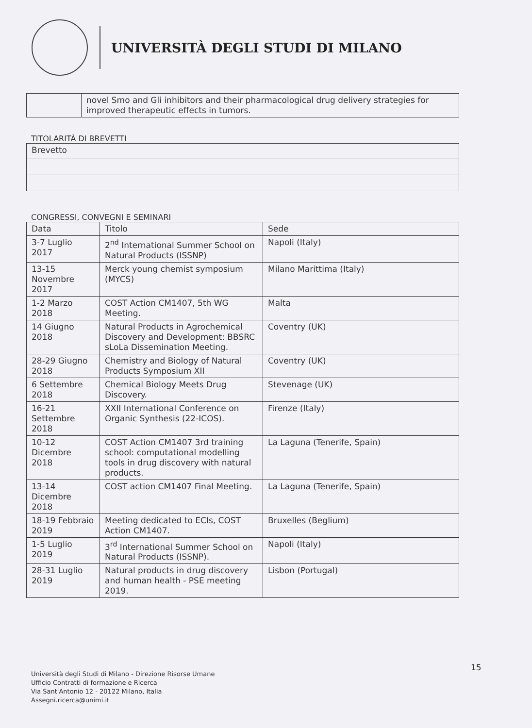UNIVERSITÀ DEGLI STUDI DI MILANO
| | novel Smo and Gli inhibitors and their pharmacological drug delivery strategies for improved therapeutic effects in tumors. |
TITOLARITÀ DI BREVETTI
| Brevetto |
| --- |
CONGRESSI, CONVEGNI E SEMINARI
| Data | Titolo | Sede |
| --- | --- | --- |
| 3-7 Luglio 2017 | 2<sup>nd</sup> International Summer School on Natural Products (ISSNP) | Napoli (Italy) |
| 13-15 Novembre 2017 | Merck young chemist symposium (MYCS) | Milano Marittima (Italy) |
| 1-2 Marzo 2018 | COST Action CM1407, 5th WG Meeting. | Malta |
| 14 Giugno 2018 | Natural Products in Agrochemical Discovery and Development: BBSRC sLoLa Dissemination Meeting. | Coventry (UK) |
| 28-29 Giugno 2018 | Chemistry and Biology of Natural Products Symposium XII | Coventry (UK) |
| 6 Settembre 2018 | Chemical Biology Meets Drug Discovery. | Stevenage (UK) |
| 16-21 Settembre 2018 | XXII International Conference on Organic Synthesis (22-ICOS). | Firenze (Italy) |
| 10-12 Dicembre 2018 | COST Action CM1407 3rd training school: computational modelling tools in drug discovery with natural products. | La Laguna (Tenerife, Spain) |
| 13-14 Dicembre 2018 | COST action CM1407 Final Meeting. | La Laguna (Tenerife, Spain) |
| 18-19 Febbraio 2019 | Meeting dedicated to ECIs, COST Action CM1407. | Bruxelles (Beglium) |
| 1-5 Luglio 2019 | 3<sup>rd</sup> International Summer School on Natural Products (ISSNP). | Napoli (Italy) |
| 28-31 Luglio 2019 | Natural products in drug discovery and human health - PSE meeting 2019. | Lisbon (Portugal) |
15
Università degli Studi di Milano - Direzione Risorse Umane
Ufficio Contratti di formazione e Ricerca
Via Sant'Antonio 12 - 20122 Milano, Italia
Assegni.ricerca@unimi.it